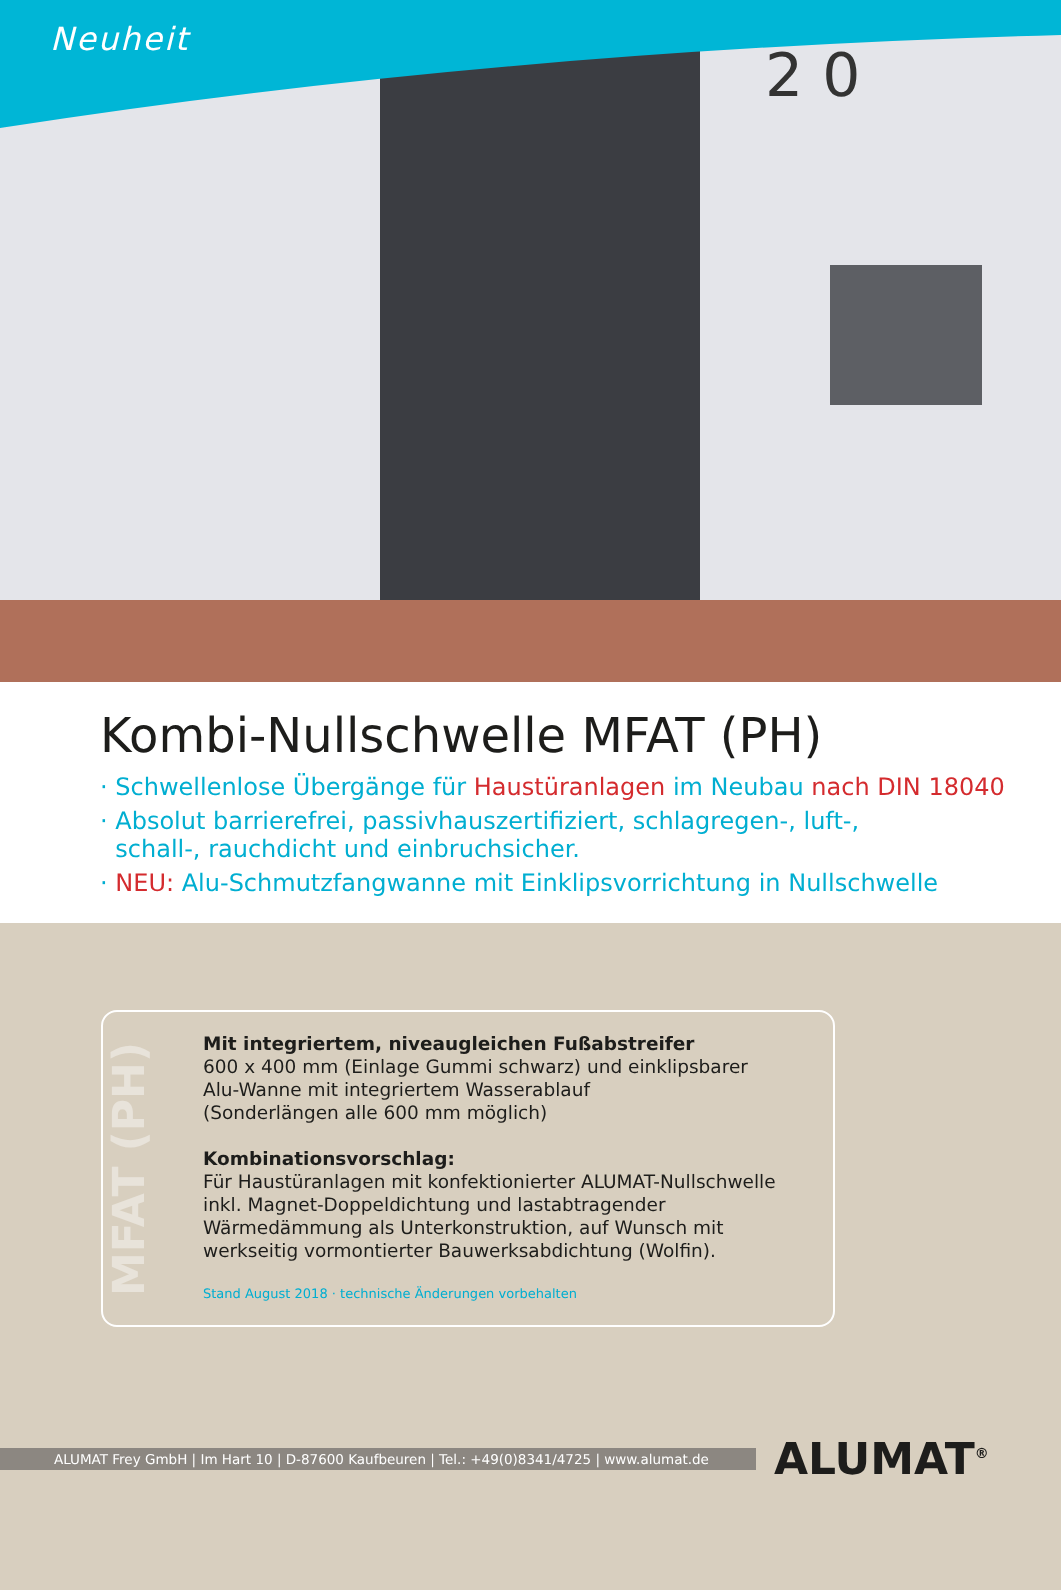2 0
Neuheit
Kombi-Nullschwelle MFAT (PH)
· Schwellenlose Übergänge für Haustüranlagen im Neubau nach DIN 18040
· Absolut barrierefrei, passivhauszertifiziert, schlagregen-, luft-,
schall-, rauchdicht und einbruchsicher.
· NEU: Alu-Schmutzfangwanne mit Einklipsvorrichtung in Nullschwelle
MFAT (PH)
Mit integriertem, niveaugleichen Fußabstreifer
600 x 400 mm (Einlage Gummi schwarz) und einklipsbarer
Alu-Wanne mit integriertem Wasserablauf
(Sonderlängen alle 600 mm möglich)
Kombinationsvorschlag:
Für Haustüranlagen mit konfektionierter ALUMAT-Nullschwelle
inkl. Magnet-Doppeldichtung und lastabtragender
Wärmedämmung als Unterkonstruktion, auf Wunsch mit
werkseitig vormontierter Bauwerksabdichtung (Wolfin).
Stand August 2018 · technische Änderungen vorbehalten
ALUMAT Frey GmbH | Im Hart 10 | D-87600 Kaufbeuren | Tel.: +49(0)8341/4725 | www.alumat.de
ALUMAT<sup>®</sup>